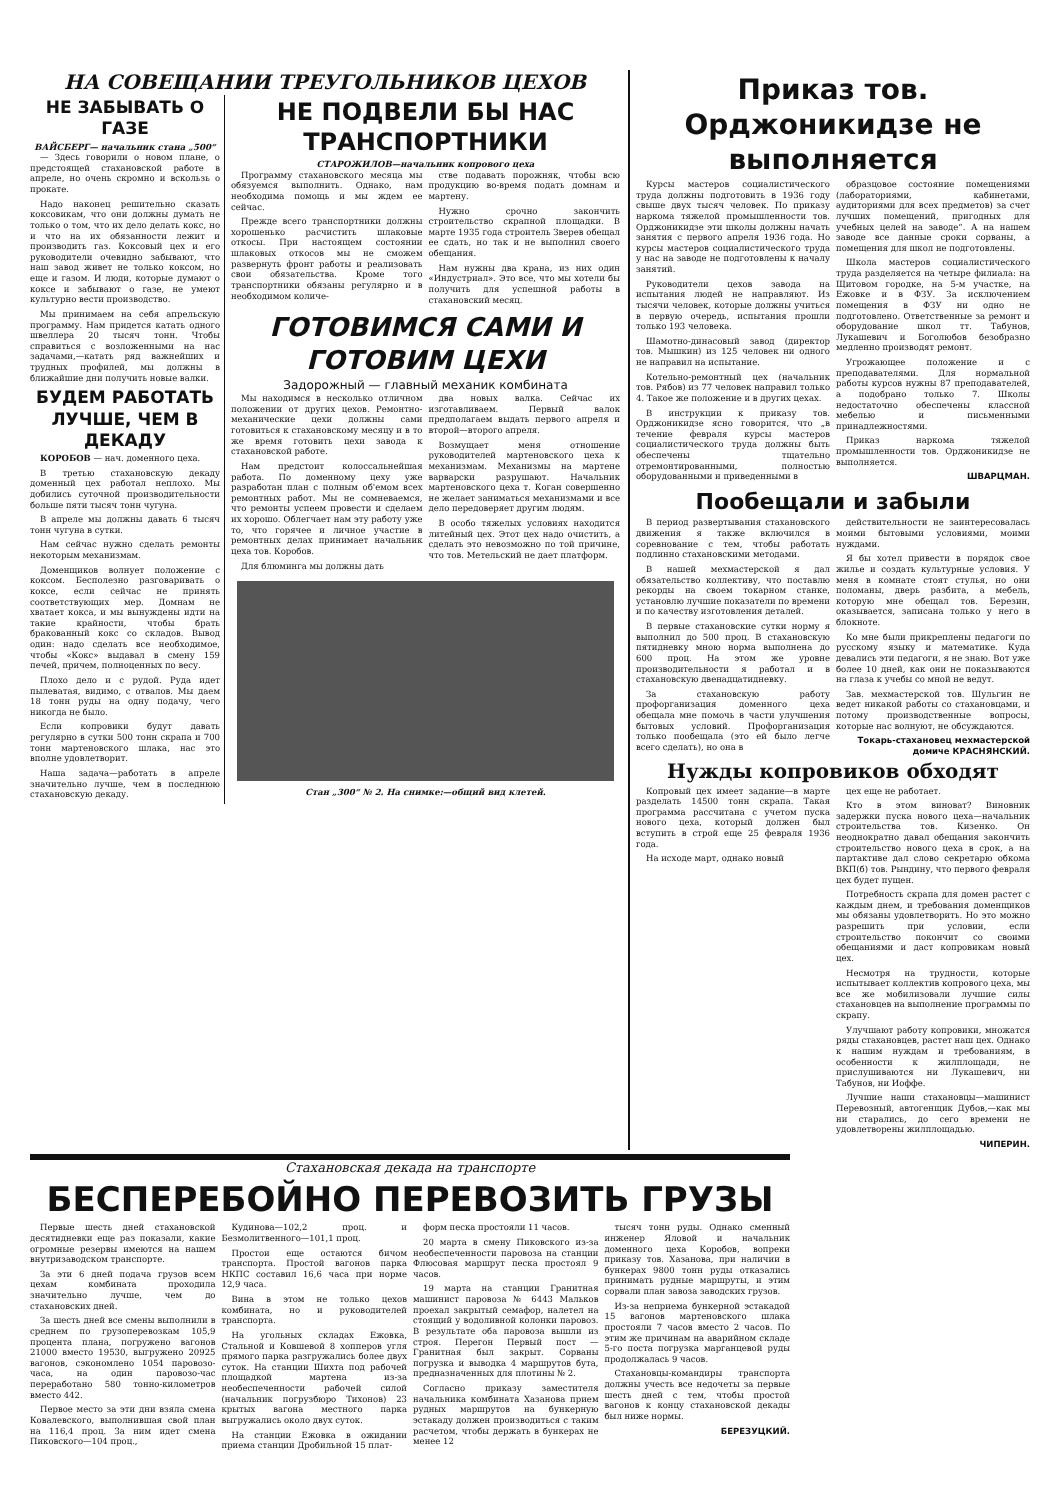НА СОВЕЩАНИИ ТРЕУГОЛЬНИКОВ ЦЕХОВ
НЕ ЗАБЫВАТЬ О ГАЗЕ
ВАЙСБЕРГ— начальник стана „500“
— Здесь говорили о новом плане, о предстоящей стахановской работе в апреле, но очень скромно и вскользь о прокате.
Надо наконец решительно сказать коксовикам, что они должны думать не только о том, что их дело делать кокс, но и что на их обязанности лежит и производить газ. Коксовый цех и его руководители очевидно забывают, что наш завод живет не только коксом, но еще и газом. И люди, которые думают о коксе и забывают о газе, не умеют культурно вести производство.
Мы принимаем на себя апрельскую программу. Нам придется катать одного швеллера 20 тысяч тонн. Чтобы справиться с возложенными на нас задачами,—катать ряд важнейших и трудных профилей, мы должны в ближайшие дни получить новые валки.
БУДЕМ РАБОТАТЬ ЛУЧШЕ, ЧЕМ В ДЕКАДУ
КОРОБОВ — нач. доменного цеха.
В третью стахановскую декаду доменный цех работал неплохо. Мы добились суточной производительности больше пяти тысяч тонн чугуна.
В апреле мы должны давать 6 тысяч тонн чугуна в сутки.
Нам сейчас нужно сделать ремонты некоторым механизмам.
Доменщиков волнует положение с коксом. Бесполезно разговаривать о коксе, если сейчас не принять соответствующих мер. Домнам не хватает кокса, и мы вынуждены идти на такие крайности, чтобы брать бракованный кокс со складов. Вывод один: надо сделать все необходимое, чтобы «Кокс» выдавал в смену 159 печей, причем, полноценных по весу.
Плохо дело и с рудой. Руда идет пылеватая, видимо, с отвалов. Мы даем 18 тонн руды на одну подачу, чего никогда не было.
Если копровики будут давать регулярно в сутки 500 тонн скрапа и 700 тонн мартеновского шлака, нас это вполне удовлетворит.
Наша задача—работать в апреле значительно лучше, чем в последнюю стахановскую декаду.
НЕ ПОДВЕЛИ БЫ НАС ТРАНСПОРТНИКИ
СТАРОЖИЛОВ—начальник копрового цеха
Программу стахановского месяца мы обязуемся выполнить. Однако, нам необходима помощь и мы ждем ее сейчас.
Прежде всего транспортники должны хорошенько расчистить шлаковые откосы. При настоящем состоянии шлаковых откосов мы не сможем развернуть фронт работы и реализовать свои обязательства. Кроме того транспортники обязаны регулярно и в необходимом количе-
стве подавать порожняк, чтобы всю продукцию во-время подать домнам и мартену.
Нужно срочно закончить строительство скрапной площадки. В марте 1935 года строитель Зверев обещал ее сдать, но так и не выполнил своего обещания.
Нам нужны два крана, из них один «Индустриал». Это все, что мы хотели бы получить для успешной работы в стахановский месяц.
ГОТОВИМСЯ САМИ И ГОТОВИМ ЦЕХИ
Задорожный — главный механик комбината
Мы находимся в несколько отличном положении от других цехов. Ремонтно-механические цехи должны сами готовиться к стахановскому месяцу и в то же время готовить цехи завода к стахановской работе.
Нам предстоит колоссальнейшая работа. По доменному цеху уже разработан план с полным об'емом всех ремонтных работ. Мы не сомневаемся, что ремонты успеем провести и сделаем их хорошо. Облегчает нам эту работу уже то, что горячее и личное участие в ремонтных делах принимает начальник цеха тов. Коробов.
Для блюминга мы должны дать
два новых валка. Сейчас их изготавливаем. Первый валок предполагаем выдать первого апреля и второй—второго апреля.
Возмущает меня отношение руководителей мартеновского цеха к механизмам. Механизмы на мартене варварски разрушают. Начальник мартеновского цеха т. Коган совершенно не желает заниматься механизмами и все дело передоверяет другим людям.
В особо тяжелых условиях находится литейный цех. Этот цех надо очистить, а сделать это невозможно по той причине, что тов. Метельский не дает платформ.
Стан „300“ № 2. На снимке:—общий вид клетей.
Приказ тов. Орджоникидзе не выполняется
Курсы мастеров социалистического труда должны подготовить в 1936 году свыше двух тысяч человек. По приказу наркома тяжелой промышленности тов. Орджоникидзе эти школы должны начать занятия с первого апреля 1936 года. Но курсы мастеров социалистического труда у нас на заводе не подготовлены к началу занятий.
Руководители цехов завода на испытания людей не направляют. Из тысячи человек, которые должны учиться в первую очередь, испытания прошли только 193 человека.
Шамотно-динасовый завод (директор тов. Мышкин) из 125 человек ни одного не направил на испытание.
Котельно-ремонтный цех (начальник тов. Рябов) из 77 человек направил только 4. Такое же положение и в других цехах.
В инструкции к приказу тов. Орджоникидзе ясно говорится, что „в течение февраля курсы мастеров социалистического труда должны быть обеспечены тщательно отремонтированными, полностью оборудованными и приведенными в
образцовое состояние помещениями (лабораториями, кабинетами, аудиториями для всех предметов) за счет лучших помещений, пригодных для учебных целей на заводе“. А на нашем заводе все данные сроки сорваны, а помещения для школ не подготовлены.
Школа мастеров социалистического труда разделяется на четыре филиала: на Щитовом городке, на 5-м участке, на Ежовке и в ФЗУ. За исключением помещения в ФЗУ ни одно не подготовлено. Ответственные за ремонт и оборудование школ тт. Табунов, Лукашевич и Боголюбов безобразно медленно производят ремонт.
Угрожающее положение и с преподавателями. Для нормальной работы курсов нужны 87 преподавателей, а подобрано только 7. Школы недостаточно обеспечены классной мебелью и письменными принадлежностями.
Приказ наркома тяжелой промышленности тов. Орджоникидзе не выполняется.
ШВАРЦМАН.
Пообещали и забыли
В период развертывания стахановского движения я также включился в соревнование с тем, чтобы работать подлинно стахановскими методами.
В нашей мехмастерской я дал обязательство коллективу, что поставлю рекорды на своем токарном станке, установлю лучшие показатели по времени и по качеству изготовления деталей.
В первые стахановские сутки норму я выполнил до 500 проц. В стахановскую пятидневку мною норма выполнена до 600 проц. На этом же уровне производительности я работал и в стахановскую двенадцатидневку.
За стахановскую работу профорганизация доменного цеха обещала мне помочь в части улучшения бытовых условий. Профорганизация только пообещала (это ей было легче всего сделать), но она в
действительности не заинтересовалась моими бытовыми условиями, моими нуждами.
Я бы хотел привести в порядок свое жилье и создать культурные условия. У меня в комнате стоят стулья, но они поломаны, дверь разбита, а мебель, которую мне обещал тов. Березин, оказывается, записана только у него в блокноте.
Ко мне были прикреплены педагоги по русскому языку и математике. Куда девались эти педагоги, я не знаю. Вот уже более 10 дней, как они не показываются на глаза к учебы со мной не ведут.
Зав. мехмастерской тов. Шульгин не ведет никакой работы со стахановцами, и потому производственные вопросы, которые нас волнуют, не обсуждаются.
Токарь-стахановец мехмастерской домиче КРАСНЯНСКИЙ.
Нужды копровиков обходят
Копровый цех имеет задание—в марте разделать 14500 тонн скрапа. Такая программа рассчитана с учетом пуска нового цеха, который должен был вступить в строй еще 25 февраля 1936 года.
На исходе март, однако новый
цех еще не работает.
Кто в этом виноват? Виновник задержки пуска нового цеха—начальник строительства тов. Кизенко. Он неоднократно давал обещания закончить строительство нового цеха в срок, а на партактиве дал слово секретарю обкома ВКП(б) тов. Рындину, что первого февраля цех будет пущен.
Потребность скрапа для домен растет с каждым днем, и требования доменщиков мы обязаны удовлетворить. Но это можно разрешить при условии, если строительство покончит со своими обещаниями и даст копровикам новый цех.
Несмотря на трудности, которые испытывает коллектив копрового цеха, мы все же мобилизовали лучшие силы стахановцев на выполнение программы по скрапу.
Улучшают работу копровики, множатся ряды стахановцев, растет наш цех. Однако к нашим нуждам и требованиям, в особенности к жилплощади, не прислушиваются ни Лукашевич, ни Табунов, ни Иоффе.
Лучшие наши стахановцы—машинист Перевозный, автогенщик Дубов,—как мы ни старались, до сего времени не удовлетворены жилплощадью.
ЧИПЕРИН.
Стахановская декада на транспорте
БЕСПЕРЕБОЙНО ПЕРЕВОЗИТЬ ГРУЗЫ
Первые шесть дней стахановской десятидневки еще раз показали, какие огромные резервы имеются на нашем внутризаводском транспорте.
За эти 6 дней подача грузов всем цехам комбината проходила значительно лучше, чем до стахановских дней.
За шесть дней все смены выполнили в среднем по грузоперевозкам 105,9 процента плана, погружено вагонов 21000 вместо 19530, выгружено 20925 вагонов, сэкономлено 1054 паровозо-часа, на один паровозо-час переработано 580 тонно-километров вместо 442.
Первое место за эти дни взяла смена Ковалевского, выполнившая свой план на 116,4 проц. За ним идет смена Пиковского—104 проц.,
Кудинова—102,2 проц. и Безмолитвенного—101,1 проц.
Простои еще остаются бичом транспорта. Простой вагонов парка НКПС составил 16,6 часа при норме 12,9 часа.
Вина в этом не только цехов комбината, но и руководителей транспорта.
На угольных складах Ежовка, Стальной и Ковшевой 8 хопперов угля прямого парка разгружались более двух суток. На станции Шихта под рабочей площадкой мартена из-за необеспеченности рабочей силой (начальник погрузбюро Тихонов) 23 крытых вагона местного парка выгружались около двух суток.
На станции Ежовка в ожидании приема станции Дробильной 15 плат-
форм песка простояли 11 часов.
20 марта в смену Пиковского из-за необеспеченности паровоза на станции Флюсовая маршрут песка простоял 9 часов.
19 марта на станции Гранитная машинист паровоза № 6443 Мальков проехал закрытый семафор, налетел на стоящий у водоливной колонки паровоз. В результате оба паровоза вышли из строя. Перегон Первый пост — Гранитная был закрыт. Сорваны погрузка и выводка 4 маршрутов бута, предназначенных для плотины № 2.
Согласно приказу заместителя начальника комбината Хазанова прием рудных маршрутов на бункерную эстакаду должен производиться с таким расчетом, чтобы держать в бункерах не менее 12
тысяч тонн руды. Однако сменный инженер Яловой и начальник доменного цеха Коробов, вопреки приказу тов. Хазанова, при наличии в бункерах 9800 тонн руды отказались принимать рудные маршруты, и этим сорвали план завоза заводских грузов.
Из-за неприема бункерной эстакадой 15 вагонов мартеновского шлака простояли 7 часов вместо 2 часов. По этим же причинам на аварийном складе 5-го поста погрузка марганцевой руды продолжалась 9 часов.
Стахановцы-командиры транспорта должны учесть все недочеты за первые шесть дней с тем, чтобы простой вагонов к концу стахановской декады был ниже нормы.
БЕРЕЗУЦКИЙ.